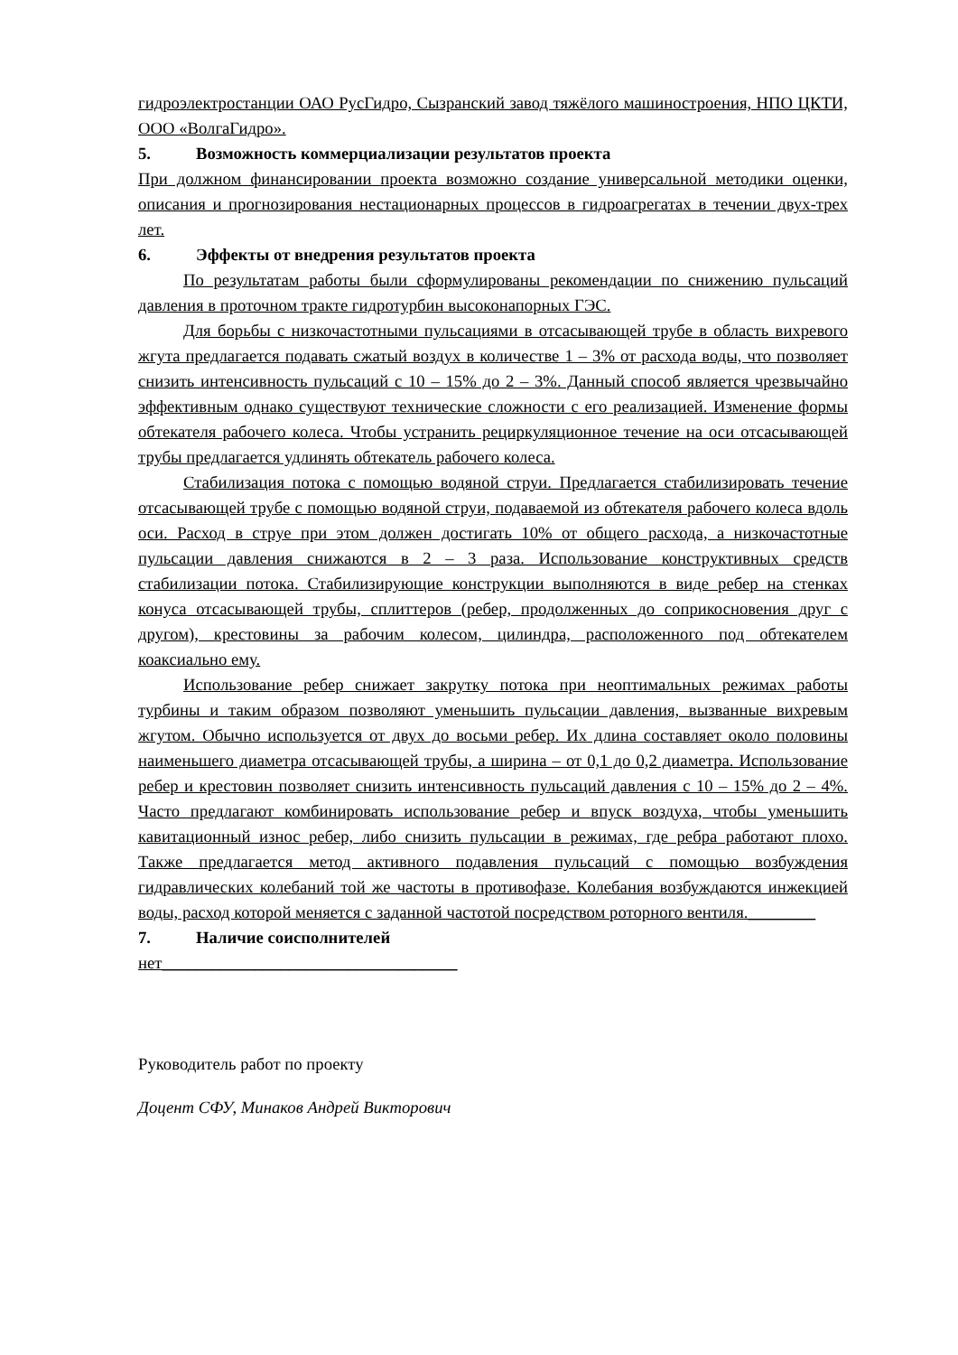гидроэлектростанции ОАО РусГидро, Сызранский завод тяжёлого машиностроения, НПО ЦКТИ, ООО «ВолгаГидро».
5. Возможность коммерциализации результатов проекта
При должном финансировании проекта возможно создание универсальной методики оценки, описания и прогнозирования нестационарных процессов в гидроагрегатах в течении двух-трех лет.
6. Эффекты от внедрения результатов проекта
По результатам работы были сформулированы рекомендации по снижению пульсаций давления в проточном тракте гидротурбин высоконапорных ГЭС.
Для борьбы с низкочастотными пульсациями в отсасывающей трубе в область вихревого жгута предлагается подавать сжатый воздух в количестве 1 – 3% от расхода воды, что позволяет снизить интенсивность пульсаций с 10 – 15% до 2 – 3%. Данный способ является чрезвычайно эффективным однако существуют технические сложности с его реализацией. Изменение формы обтекателя рабочего колеса. Чтобы устранить рециркуляционное течение на оси отсасывающей трубы предлагается удлинять обтекатель рабочего колеса.
Стабилизация потока с помощью водяной струи. Предлагается стабилизировать течение отсасывающей трубе с помощью водяной струи, подаваемой из обтекателя рабочего колеса вдоль оси. Расход в струе при этом должен достигать 10% от общего расхода, а низкочастотные пульсации давления снижаются в 2 – 3 раза. Использование конструктивных средств стабилизации потока. Стабилизирующие конструкции выполняются в виде ребер на стенках конуса отсасывающей трубы, сплиттеров (ребер, продолженных до соприкосновения друг с другом), крестовины за рабочим колесом, цилиндра, расположенного под обтекателем коаксиально ему.
Использование ребер снижает закрутку потока при неоптимальных режимах работы турбины и таким образом позволяют уменьшить пульсации давления, вызванные вихревым жгутом. Обычно используется от двух до восьми ребер. Их длина составляет около половины наименьшего диаметра отсасывающей трубы, а ширина – от 0,1 до 0,2 диаметра. Использование ребер и крестовин позволяет снизить интенсивность пульсаций давления с 10 – 15% до 2 – 4%. Часто предлагают комбинировать использование ребер и впуск воздуха, чтобы уменьшить кавитационный износ ребер, либо снизить пульсации в режимах, где ребра работают плохо. Также предлагается метод активного подавления пульсаций с помощью возбуждения гидравлических колебаний той же частоты в противофазе. Колебания возбуждаются инжекцией воды, расход которой меняется с заданной частотой посредством роторного вентиля.________
7. Наличие соисполнителей
нет___________________________________
Руководитель работ по проекту
Доцент СФУ, Минаков Андрей Викторович